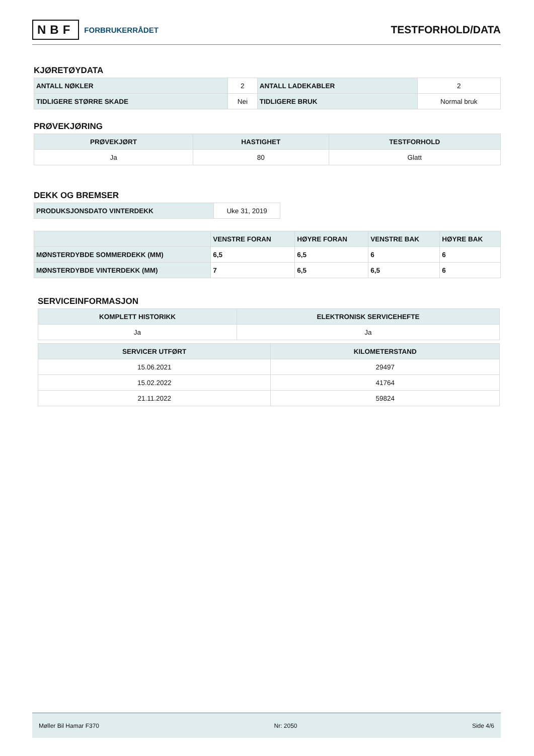NBF FORBRUKERRÅDET
TESTFORHOLD/DATA
KJØRETØYDATA
| ANTALL NØKLER | 2 | ANTALL LADEKABLER | 2 |
| TIDLIGERE STØRRE SKADE | Nei | TIDLIGERE BRUK | Normal bruk |
PRØVEKJØRING
| PRØVEKJØRT | HASTIGHET | TESTFORHOLD |
| --- | --- | --- |
| Ja | 80 | Glatt |
DEKK OG BREMSER
| PRODUKSJONSDATO VINTERDEKK | Uke 31, 2019 |
| | VENSTRE FORAN | HØYRE FORAN | VENSTRE BAK | HØYRE BAK |
| --- | --- | --- | --- | --- |
| MØNSTERDYBDE SOMMERDEKK (MM) | 6,5 | 6,5 | 6 | 6 |
| MØNSTERDYBDE VINTERDEKK (MM) | 7 | 6,5 | 6,5 | 6 |
SERVICEINFORMASJON
| KOMPLETT HISTORIKK | ELEKTRONISK SERVICEHEFTE |
| --- | --- |
| Ja | Ja |
| SERVICER UTFØRT | KILOMETERSTAND |
| --- | --- |
| 15.06.2021 | 29497 |
| 15.02.2022 | 41764 |
| 21.11.2022 | 59824 |
Møller Bil Hamar F370 Nr: 2050 Side 4/6